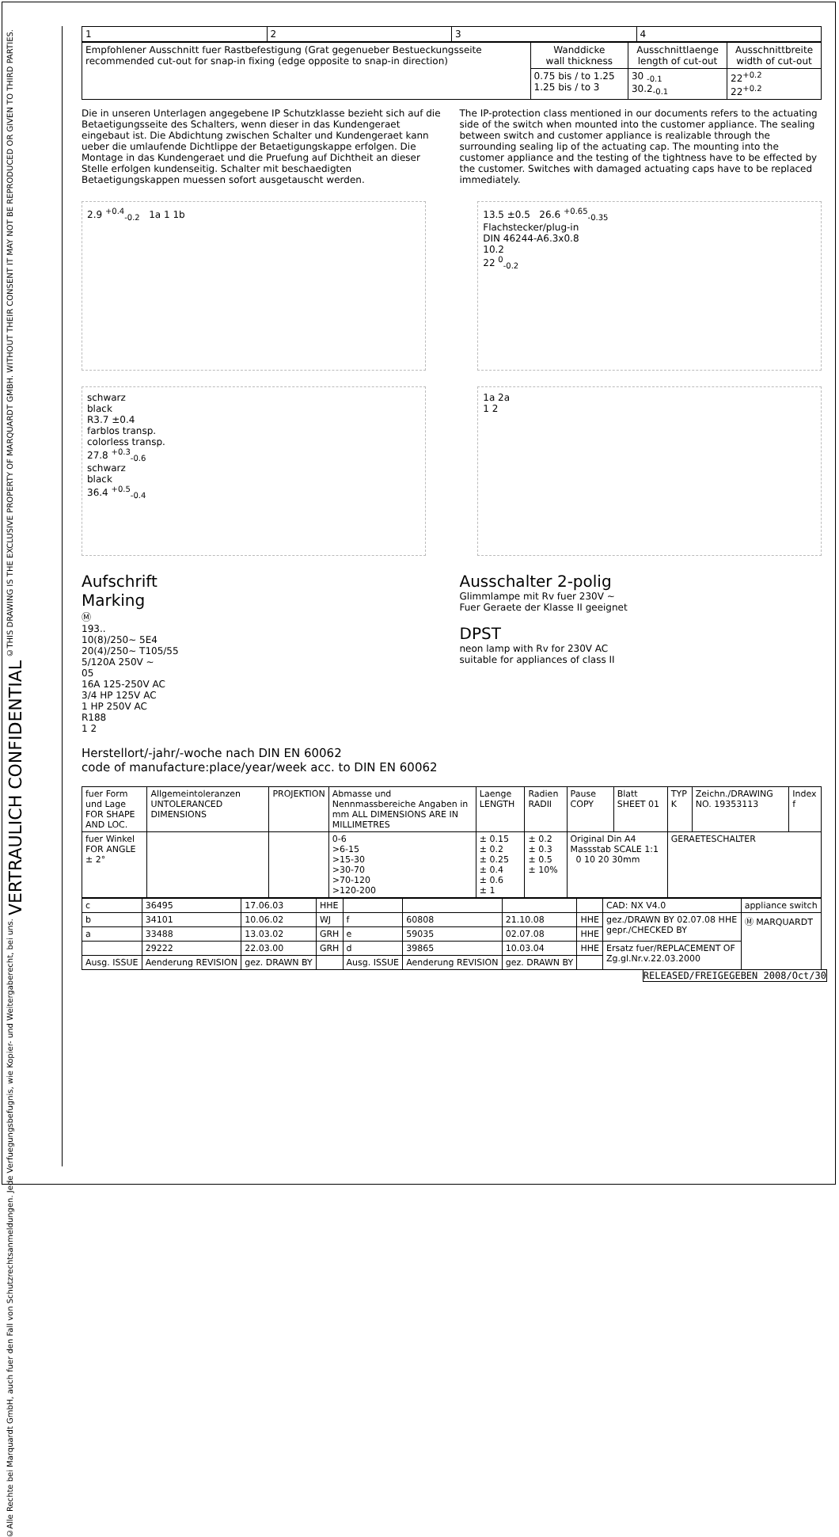©THIS DRAWING IS THE EXCLUSIVE PROPERTY OF MARQUARDT GMBH. WITHOUT THEIR CONSENT IT MAY NOT BE REPRODUCED OR GIVEN TO THIRD PARTIES.
VERTRAULICH CONFIDENTIAL
©Alle Rechte bei Marquardt GmbH, auch fuer den Fall von Schutzrechtsanmeldungen. Jede Verfuegungsbefugnis, wie Kopier- und Weitergaberecht, bei uns.
| 1 | 2 | 3 | 4 |
| Empfohlener Ausschnitt fuer Rastbefestigung (Grat gegenueber Bestueckungsseite recommended cut-out for snap-in fixing (edge opposite to snap-in direction) | Wanddicke wall thickness | Ausschnittlaenge length of cut-out | Ausschnittbreite width of cut-out |
| | 0.75 bis / to 1.25 1.25 bis / to 3 | 30 <sub>-0.1</sub> 30.2<sub>-0.1</sub> | 22<sup>+0.2</sup> 22<sup>+0.2</sup> |
Die in unseren Unterlagen angegebene IP Schutzklasse bezieht sich auf die Betaetigungsseite des Schalters, wenn dieser in das Kundengeraet eingebaut ist. Die Abdichtung zwischen Schalter und Kundengeraet kann ueber die umlaufende Dichtlippe der Betaetigungskappe erfolgen. Die Montage in das Kundengeraet und die Pruefung auf Dichtheit an dieser Stelle erfolgen kundenseitig. Schalter mit beschaedigten Betaetigungskappen muessen sofort ausgetauscht werden.
The IP-protection class mentioned in our documents refers to the actuating side of the switch when mounted into the customer appliance. The sealing between switch and customer appliance is realizable through the surrounding sealing lip of the actuating cap. The mounting into the customer appliance and the testing of the tightness have to be effected by the customer. Switches with damaged actuating caps have to be replaced immediately.
2.9 <sup>+0.4</sup><sub>-0.2</sub> 1a 1 1b 13.5 ±0.5 26.6 <sup>+0.65</sup><sub>-0.35</sub>
Flachstecker/plug-in
DIN 46244-A6.3x0.8
10.2
22 <sup>0</sup><sub>-0.2</sub>
schwarz
black
R3.7 ±0.4
farblos transp.
colorless transp.
27.8 <sup>+0.3</sup><sub>-0.6</sub>
schwarz
black
36.4 <sup>+0.5</sup><sub>-0.4</sub>
1a 2a
1 2
Aufschrift
Marking
Ⓜ
193..
10(8)/250~ 5E4
20(4)/250~ T105/55
5/120A 250V ~
05
16A 125-250V AC
3/4 HP 125V AC
1 HP 250V AC
R188
1 2
Ausschalter 2-polig
Glimmlampe mit Rv fuer 230V ~
Fuer Geraete der Klasse II geeignet
DPST
neon lamp with Rv for 230V AC
suitable for appliances of class II
Herstellort/-jahr/-woche nach DIN EN 60062
code of manufacture:place/year/week acc. to DIN EN 60062
| fuer Form und Lage FOR SHAPE AND LOC. | Allgemeintoleranzen UNTOLERANCED DIMENSIONS | PROJEKTION | Abmasse und Nennmassbereiche Angaben in mm ALL DIMENSIONS ARE IN MILLIMETRES | Laenge LENGTH | Radien RADII | Pause COPY | Blatt SHEET 01 | TYP K | Zeichn./DRAWING NO. 19353113 | Index f |
| fuer Winkel FOR ANGLE ± 2° | | | 0-6 >6-15 >15-30 >30-70 >70-120 >120-200 | ± 0.15 ± 0.2 ± 0.25 ± 0.4 ± 0.6 ± 1 | ± 0.2 ± 0.3 ± 0.5 ± 10% | Original Din A4 Massstab SCALE 1:1 0 10 20 30mm | | GERAETESCHALTER | | |
| c | 36495 | 17.06.03 | HHE | | | | | CAD: NX V4.0 | appliance switch |
| b | 34101 | 10.06.02 | WJ | f | 60808 | 21.10.08 | HHE | gez./DRAWN BY 02.07.08 HHE gepr./CHECKED BY | Ⓜ MARQUARDT |
| a | 33488 | 13.03.02 | GRH | e | 59035 | 02.07.08 | HHE | | |
| | 29222 | 22.03.00 | GRH | d | 39865 | 10.03.04 | HHE | Ersatz fuer/REPLACEMENT OF Zg.gl.Nr.v.22.03.2000 | |
| Ausg. ISSUE | Aenderung REVISION | gez. DRAWN BY | | Ausg. ISSUE | Aenderung REVISION | gez. DRAWN BY | | | |
RELEASED/FREIGEGEBEN 2008/Oct/30